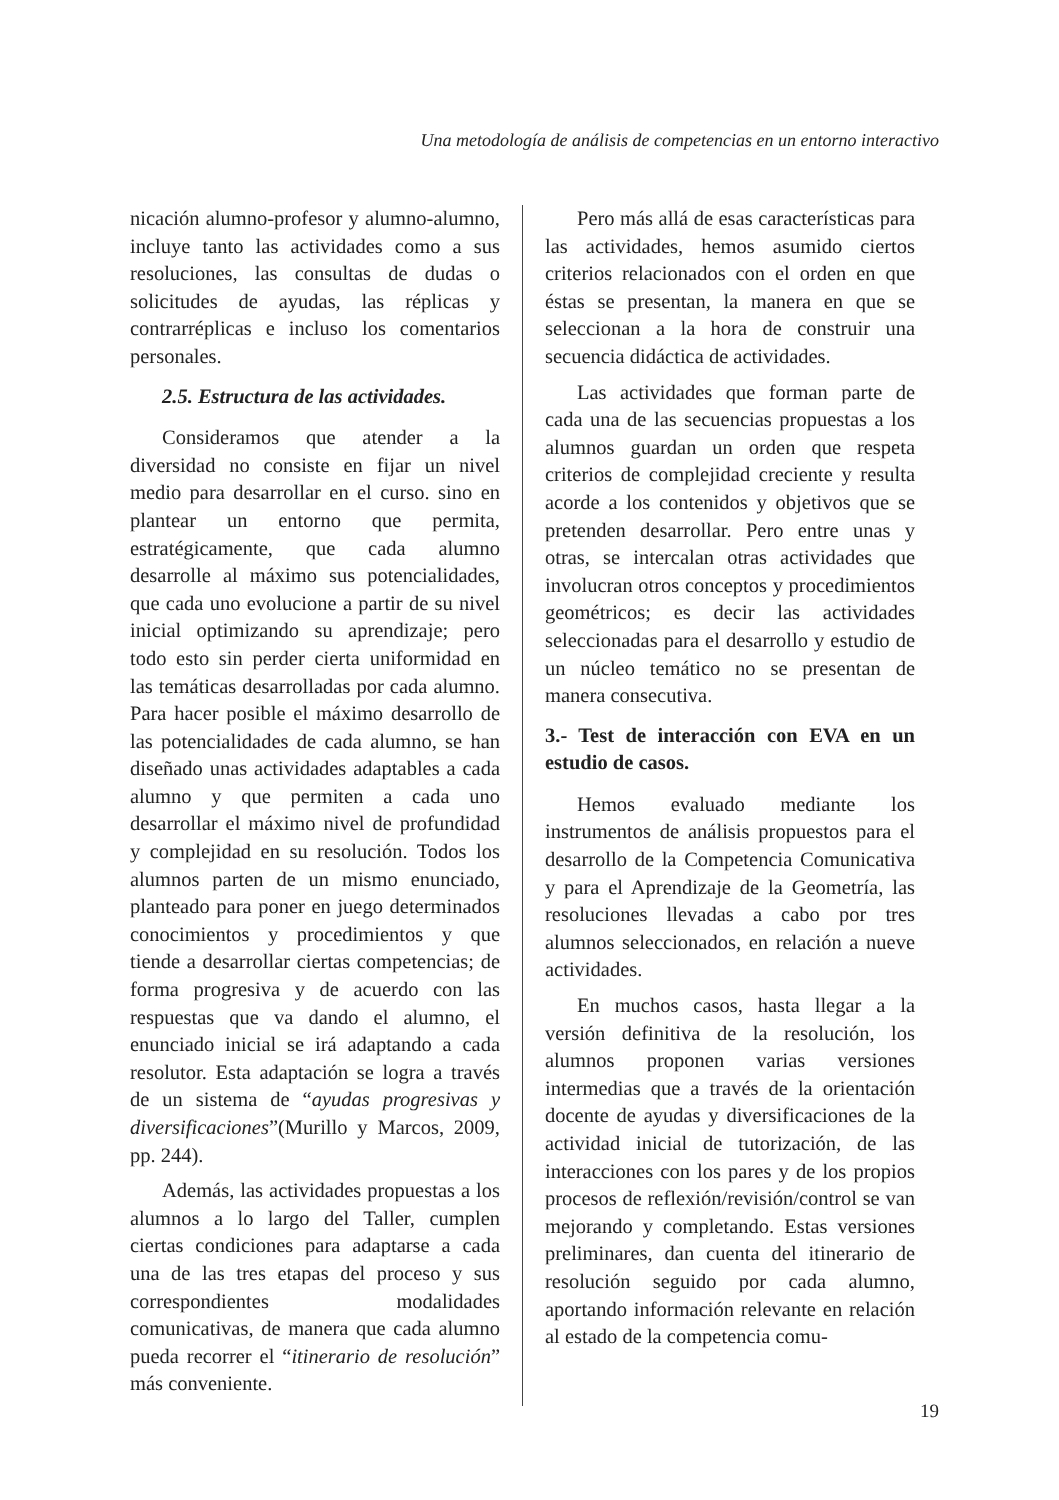Una metodología de análisis de competencias en un entorno interactivo
nicación alumno-profesor y alumno-alumno, incluye tanto las actividades como a sus resoluciones, las consultas de dudas o solicitudes de ayudas, las réplicas y contrarréplicas e incluso los comentarios personales.
2.5. Estructura de las actividades.
Consideramos que atender a la diversidad no consiste en fijar un nivel medio para desarrollar en el curso. sino en plantear un entorno que permita, estratégicamente, que cada alumno desarrolle al máximo sus potencialidades, que cada uno evolucione a partir de su nivel inicial optimizando su aprendizaje; pero todo esto sin perder cierta uniformidad en las temáticas desarrolladas por cada alumno. Para hacer posible el máximo desarrollo de las potencialidades de cada alumno, se han diseñado unas actividades adaptables a cada alumno y que permiten a cada uno desarrollar el máximo nivel de profundidad y complejidad en su resolución. Todos los alumnos parten de un mismo enunciado, planteado para poner en juego determinados conocimientos y procedimientos y que tiende a desarrollar ciertas competencias; de forma progresiva y de acuerdo con las respuestas que va dando el alumno, el enunciado inicial se irá adaptando a cada resolutor. Esta adaptación se logra a través de un sistema de “ayudas progresivas y diversificaciones”(Murillo y Marcos, 2009, pp. 244).
Además, las actividades propuestas a los alumnos a lo largo del Taller, cumplen ciertas condiciones para adaptarse a cada una de las tres etapas del proceso y sus correspondientes modalidades comunicativas, de manera que cada alumno pueda recorrer el “itinerario de resolución” más conveniente.
Pero más allá de esas características para las actividades, hemos asumido ciertos criterios relacionados con el orden en que éstas se presentan, la manera en que se seleccionan a la hora de construir una secuencia didáctica de actividades.
Las actividades que forman parte de cada una de las secuencias propuestas a los alumnos guardan un orden que respeta criterios de complejidad creciente y resulta acorde a los contenidos y objetivos que se pretenden desarrollar. Pero entre unas y otras, se intercalan otras actividades que involucran otros conceptos y procedimientos geométricos; es decir las actividades seleccionadas para el desarrollo y estudio de un núcleo temático no se presentan de manera consecutiva.
3.- Test de interacción con EVA en un estudio de casos.
Hemos evaluado mediante los instrumentos de análisis propuestos para el desarrollo de la Competencia Comunicativa y para el Aprendizaje de la Geometría, las resoluciones llevadas a cabo por tres alumnos seleccionados, en relación a nueve actividades.
En muchos casos, hasta llegar a la versión definitiva de la resolución, los alumnos proponen varias versiones intermedias que a través de la orientación docente de ayudas y diversificaciones de la actividad inicial de tutorización, de las interacciones con los pares y de los propios procesos de reflexión/revisión/control se van mejorando y completando. Estas versiones preliminares, dan cuenta del itinerario de resolución seguido por cada alumno, aportando información relevante en relación al estado de la competencia comu-
19